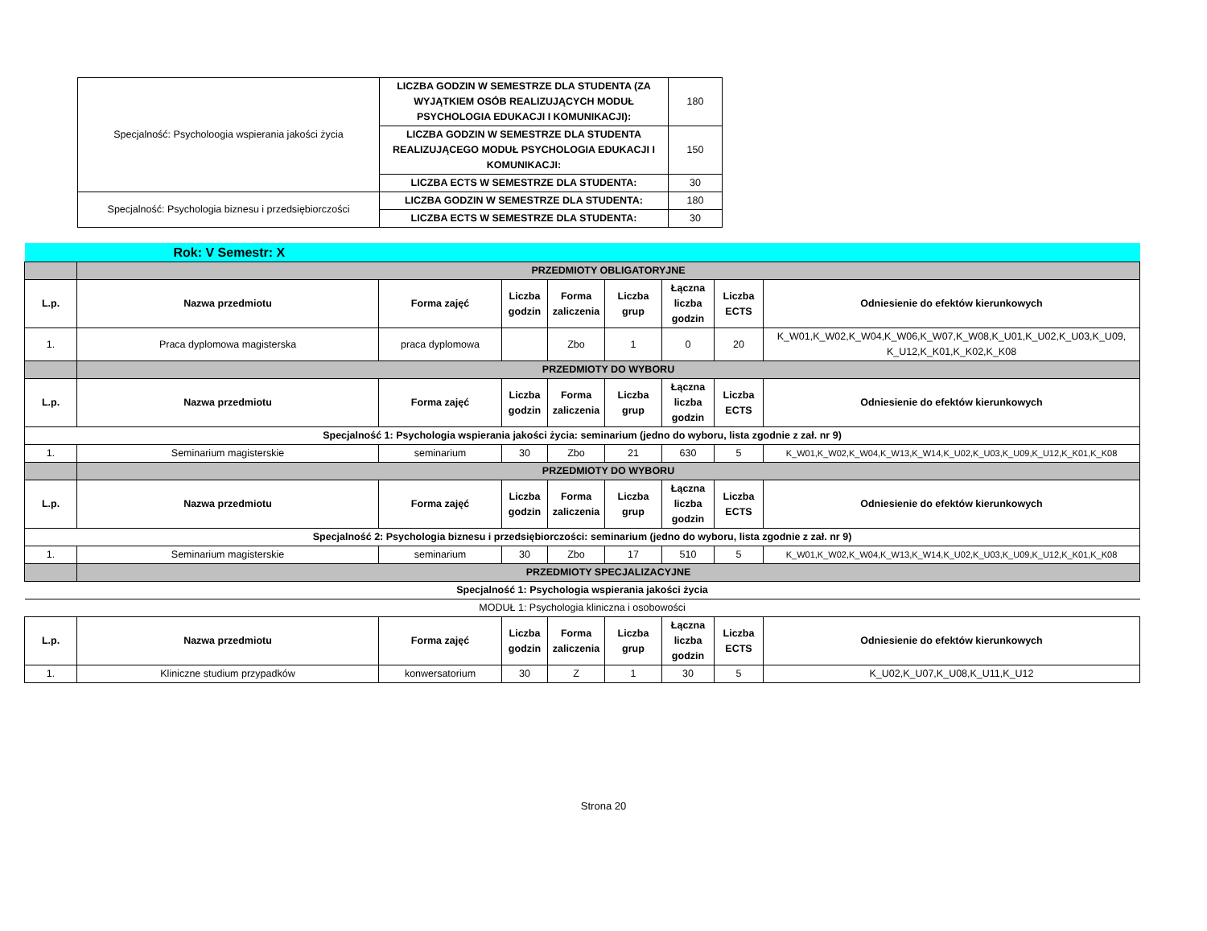| Specjalność: Psycholoogia wspierania jakości życia | LICZBA GODZIN W SEMESTRZE DLA STUDENTA (ZA WYJĄTKIEM OSÓB REALIZUJĄCYCH MODUŁ PSYCHOLOGIA EDUKACJI I KOMUNIKACJI): | 180 |
| | LICZBA GODZIN W SEMESTRZE DLA STUDENTA REALIZUJĄCEGO MODUŁ PSYCHOLOGIA EDUKACJI I KOMUNIKACJI: | 150 |
| | LICZBA ECTS W SEMESTRZE DLA STUDENTA: | 30 |
| Specjalność: Psychologia biznesu i przedsiębiorczości | LICZBA GODZIN W SEMESTRZE DLA STUDENTA: | 180 |
| | LICZBA ECTS W SEMESTRZE DLA STUDENTA: | 30 |
| Rok: V Semestr: X | | | | | | | | |
| | PRZEDMIOTY OBLIGATORYJNE | | | | | | | |
| L.p. | Nazwa przedmiotu | Forma zajęć | Liczba godzin | Forma zaliczenia | Liczba grup | Łączna liczba godzin | Liczba ECTS | Odniesienie do efektów kierunkowych |
| 1. | Praca dyplomowa magisterska | praca dyplomowa | | Zbo | 1 | 0 | 20 | K_W01,K_W02,K_W04,K_W06,K_W07,K_W08,K_U01,K_U02,K_U03,K_U09, K_U12,K_K01,K_K02,K_K08 |
| | PRZEDMIOTY DO WYBORU | | | | | | | |
| L.p. | Nazwa przedmiotu | Forma zajęć | Liczba godzin | Forma zaliczenia | Liczba grup | Łączna liczba godzin | Liczba ECTS | Odniesienie do efektów kierunkowych |
| Specjalność 1: Psychologia wspierania jakości życia: seminarium (jedno do wyboru, lista zgodnie z zał. nr 9) | | | | | | | | |
| 1. | Seminarium magisterskie | seminarium | 30 | Zbo | 21 | 630 | 5 | K_W01,K_W02,K_W04,K_W13,K_W14,K_U02,K_U03,K_U09,K_U12,K_K01,K_K08 |
| | PRZEDMIOTY DO WYBORU | | | | | | | |
| L.p. | Nazwa przedmiotu | Forma zajęć | Liczba godzin | Forma zaliczenia | Liczba grup | Łączna liczba godzin | Liczba ECTS | Odniesienie do efektów kierunkowych |
| Specjalność 2: Psychologia biznesu i przedsiębiorczości: seminarium (jedno do wyboru, lista zgodnie z zał. nr 9) | | | | | | | | |
| 1. | Seminarium magisterskie | seminarium | 30 | Zbo | 17 | 510 | 5 | K_W01,K_W02,K_W04,K_W13,K_W14,K_U02,K_U03,K_U09,K_U12,K_K01,K_K08 |
| | PRZEDMIOTY SPECJALIZACYJNE | | | | | | | |
| Specjalność 1: Psychologia wspierania jakości życia | | | | | | | | |
| MODUŁ 1: Psychologia kliniczna i osobowości | | | | | | | | |
| L.p. | Nazwa przedmiotu | Forma zajęć | Liczba godzin | Forma zaliczenia | Liczba grup | Łączna liczba godzin | Liczba ECTS | Odniesienie do efektów kierunkowych |
| 1. | Kliniczne studium przypadków | konwersatorium | 30 | Z | 1 | 30 | 5 | K_U02,K_U07,K_U08,K_U11,K_U12 |
Strona 20